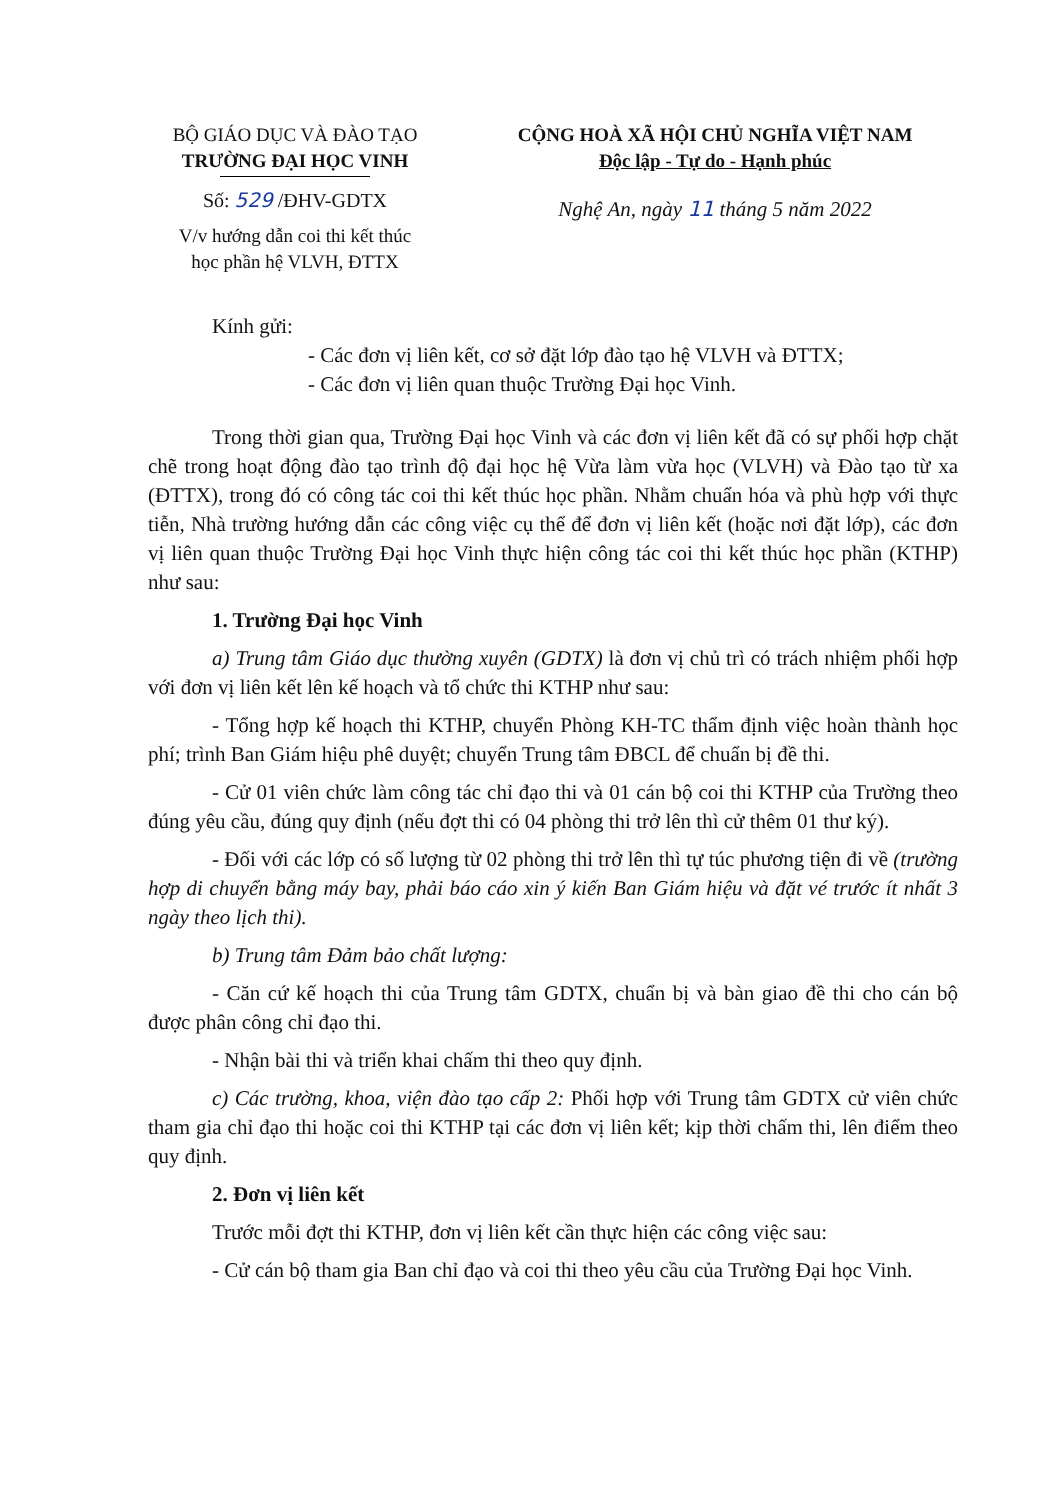BỘ GIÁO DỤC VÀ ĐÀO TẠO
TRƯỜNG ĐẠI HỌC VINH
Số: 529 /ĐHV-GDTX
V/v hướng dẫn coi thi kết thúc
học phần hệ VLVH, ĐTTX
CỘNG HOÀ XÃ HỘI CHỦ NGHĨA VIỆT NAM
Độc lập - Tự do - Hạnh phúc
Nghệ An, ngày 11 tháng 5 năm 2022
Kính gửi:
- Các đơn vị liên kết, cơ sở đặt lớp đào tạo hệ VLVH và ĐTTX;
- Các đơn vị liên quan thuộc Trường Đại học Vinh.
Trong thời gian qua, Trường Đại học Vinh và các đơn vị liên kết đã có sự phối hợp chặt chẽ trong hoạt động đào tạo trình độ đại học hệ Vừa làm vừa học (VLVH) và Đào tạo từ xa (ĐTTX), trong đó có công tác coi thi kết thúc học phần. Nhằm chuẩn hóa và phù hợp với thực tiễn, Nhà trường hướng dẫn các công việc cụ thể để đơn vị liên kết (hoặc nơi đặt lớp), các đơn vị liên quan thuộc Trường Đại học Vinh thực hiện công tác coi thi kết thúc học phần (KTHP) như sau:
1. Trường Đại học Vinh
a) Trung tâm Giáo dục thường xuyên (GDTX) là đơn vị chủ trì có trách nhiệm phối hợp với đơn vị liên kết lên kế hoạch và tổ chức thi KTHP như sau:
- Tổng hợp kế hoạch thi KTHP, chuyển Phòng KH-TC thẩm định việc hoàn thành học phí; trình Ban Giám hiệu phê duyệt; chuyển Trung tâm ĐBCL để chuẩn bị đề thi.
- Cử 01 viên chức làm công tác chỉ đạo thi và 01 cán bộ coi thi KTHP của Trường theo đúng yêu cầu, đúng quy định (nếu đợt thi có 04 phòng thi trở lên thì cử thêm 01 thư ký).
- Đối với các lớp có số lượng từ 02 phòng thi trở lên thì tự túc phương tiện đi về (trường hợp di chuyển bằng máy bay, phải báo cáo xin ý kiến Ban Giám hiệu và đặt vé trước ít nhất 3 ngày theo lịch thi).
b) Trung tâm Đảm bảo chất lượng:
- Căn cứ kế hoạch thi của Trung tâm GDTX, chuẩn bị và bàn giao đề thi cho cán bộ được phân công chỉ đạo thi.
- Nhận bài thi và triển khai chấm thi theo quy định.
c) Các trường, khoa, viện đào tạo cấp 2: Phối hợp với Trung tâm GDTX cử viên chức tham gia chỉ đạo thi hoặc coi thi KTHP tại các đơn vị liên kết; kịp thời chấm thi, lên điểm theo quy định.
2. Đơn vị liên kết
Trước mỗi đợt thi KTHP, đơn vị liên kết cần thực hiện các công việc sau:
- Cử cán bộ tham gia Ban chỉ đạo và coi thi theo yêu cầu của Trường Đại học Vinh.